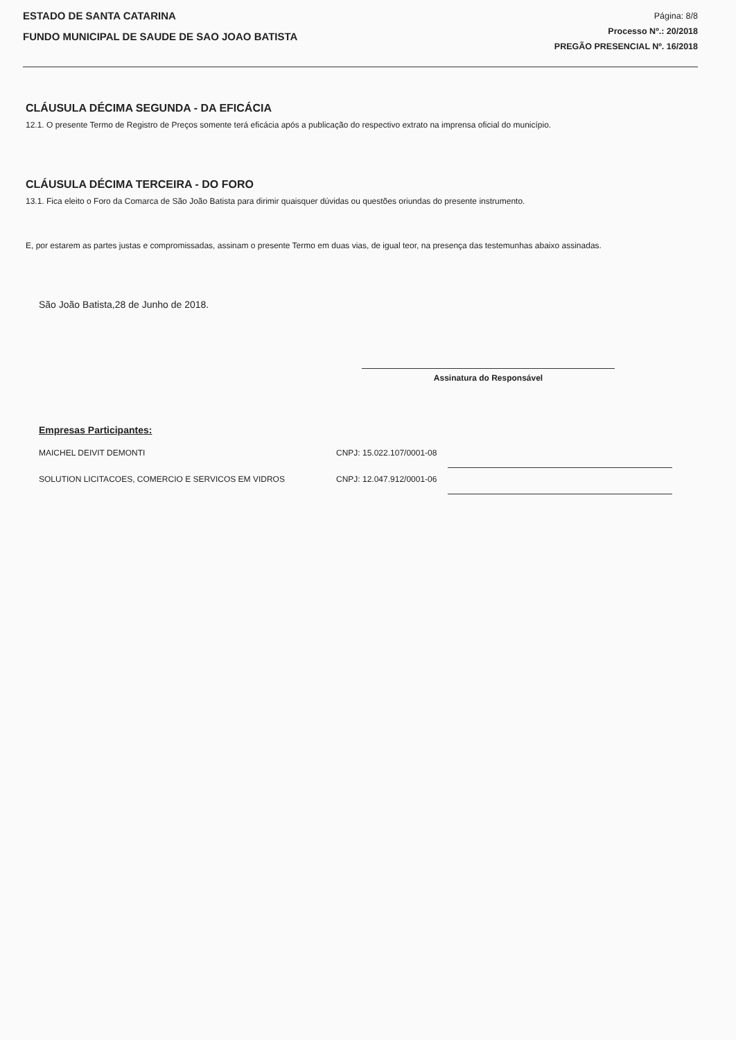ESTADO DE SANTA CATARINA
FUNDO MUNICIPAL DE SAUDE DE SAO JOAO BATISTA
Página: 8/8
Processo Nº.: 20/2018
PREGÃO PRESENCIAL Nº. 16/2018
CLÁUSULA DÉCIMA SEGUNDA - DA EFICÁCIA
12.1. O presente Termo de Registro de Preços somente terá eficácia após a publicação do respectivo extrato na imprensa oficial do município.
CLÁUSULA DÉCIMA TERCEIRA - DO FORO
13.1. Fica eleito o Foro da Comarca de São João Batista para dirimir quaisquer dúvidas ou questões oriundas do presente instrumento.
E, por estarem as partes justas e compromissadas, assinam o presente Termo em duas vias, de igual teor, na presença das testemunhas abaixo assinadas.
São João Batista,28 de Junho de 2018.
Assinatura do Responsável
Empresas Participantes:
| MAICHEL DEIVIT DEMONTI | CNPJ: 15.022.107/0001-08 | | |
| SOLUTION LICITACOES, COMERCIO E SERVICOS EM VIDROS | CNPJ: 12.047.912/0001-06 | | |